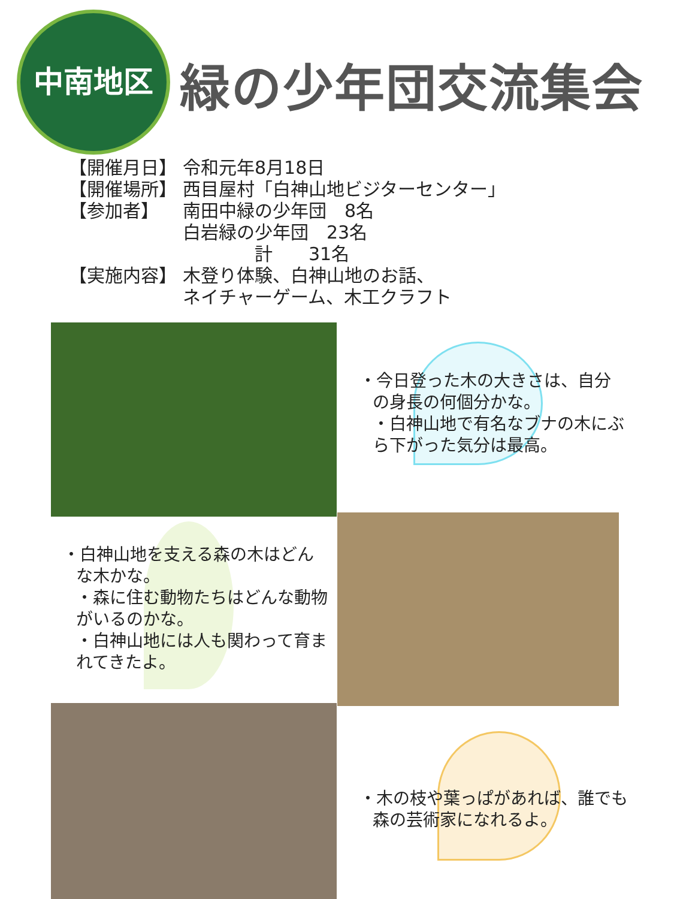中南地区
緑の少年団交流集会
【開催月日】 令和元年8月18日
【開催場所】 西目屋村「白神山地ビジターセンター」
【参加者】 南田中緑の少年団　8名
白岩緑の少年団　23名
　　　　計　　31名
【実施内容】 木登り体験、白神山地のお話、
ネイチャーゲーム、木工クラフト
・今日登った木の大きさは、自分の身長の何個分かな。
・白神山地で有名なブナの木にぶら下がった気分は最高。
・白神山地を支える森の木はどんな木かな。
・森に住む動物たちはどんな動物がいるのかな。
・白神山地には人も関わって育まれてきたよ。
・木の枝や葉っぱがあれば、誰でも森の芸術家になれるよ。